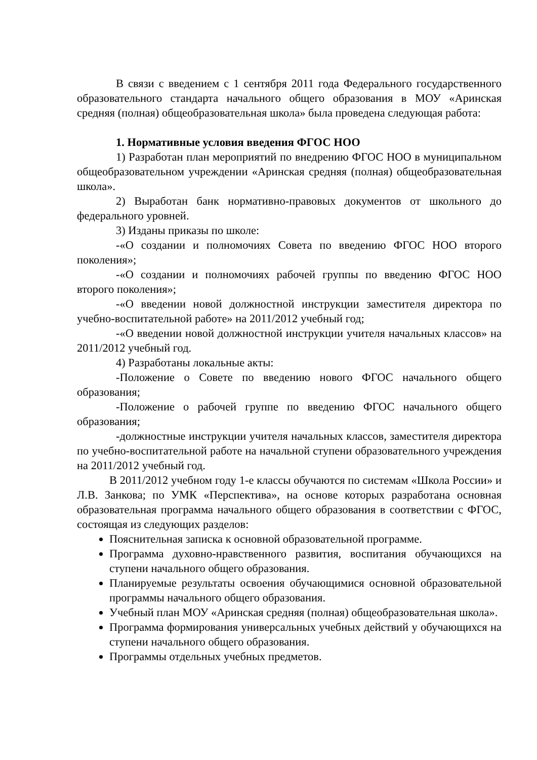В связи с введением с 1 сентября 2011 года Федерального государственного образовательного стандарта начального общего образования в МОУ «Аринская средняя (полная) общеобразовательная школа» была проведена следующая работа:
1. Нормативные условия введения ФГОС НОО
1) Разработан план мероприятий по внедрению ФГОС НОО в муниципальном общеобразовательном учреждении «Аринская средняя (полная) общеобразовательная школа».
2) Выработан банк нормативно-правовых документов от школьного до федерального уровней.
3) Изданы приказы по школе:
-«О создании и полномочиях Совета по введению ФГОС НОО второго поколения»;
-«О создании и полномочиях рабочей группы по введению ФГОС НОО второго поколения»;
-«О введении новой должностной инструкции заместителя директора по учебно-воспитательной работе» на 2011/2012 учебный год;
-«О введении новой должностной инструкции учителя начальных классов» на 2011/2012 учебный год.
4) Разработаны локальные акты:
-Положение о Совете по введению нового ФГОС начального общего образования;
-Положение о рабочей группе по введению ФГОС начального общего образования;
-должностные инструкции учителя начальных классов, заместителя директора по учебно-воспитательной работе на начальной ступени образовательного учреждения на 2011/2012 учебный год.
В 2011/2012 учебном году 1-е классы обучаются по системам «Школа России» и Л.В. Занкова; по УМК «Перспектива», на основе которых разработана основная образовательная программа начального общего образования в соответствии с ФГОС, состоящая из следующих разделов:
Пояснительная записка к основной образовательной программе.
Программа духовно-нравственного развития, воспитания обучающихся на ступени начального общего образования.
Планируемые результаты освоения обучающимися основной образовательной программы начального общего образования.
Учебный план МОУ «Аринская средняя (полная) общеобразовательная школа».
Программа формирования универсальных учебных действий у обучающихся на ступени начального общего образования.
Программы отдельных учебных предметов.